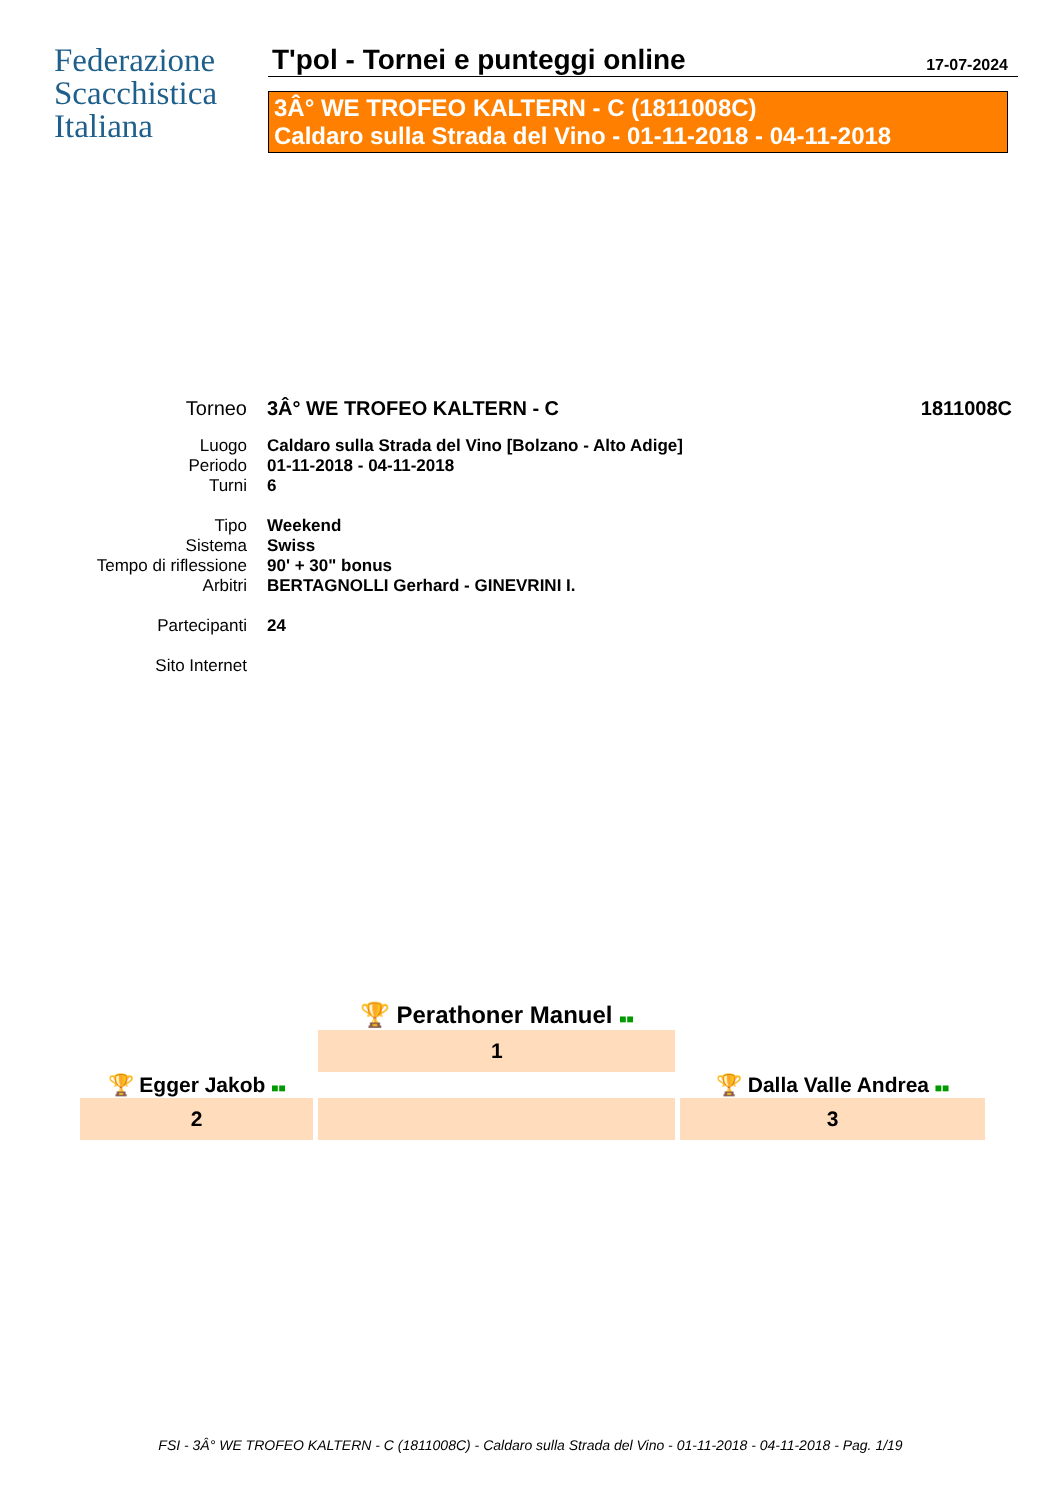Federazione
Scacchistica
Italiana
T'pol - Tornei e punteggi online 17-07-2024
3Â° WE TROFEO KALTERN - C (1811008C)
Caldaro sulla Strada del Vino - 01-11-2018 - 04-11-2018
| Torneo | 3Â° WE TROFEO KALTERN - C | 1811008C |
| Luogo | Caldaro sulla Strada del Vino [Bolzano - Alto Adige] | |
| Periodo | 01-11-2018 - 04-11-2018 | |
| Turni | 6 | |
| Tipo | Weekend | |
| Sistema | Swiss | |
| Tempo di riflessione | 90' + 30" bonus | |
| Arbitri | BERTAGNOLLI Gerhard - GINEVRINI I. | |
| Partecipanti | 24 | |
| Sito Internet | | |
| | 🏆 Perathoner Manuel ■■ | |
| | 1 | |
| 🏆 Egger Jakob ■■ | | 🏆 Dalla Valle Andrea ■■ |
| 2 | | 3 |
FSI - 3Â° WE TROFEO KALTERN - C (1811008C) - Caldaro sulla Strada del Vino - 01-11-2018 - 04-11-2018 - Pag. 1/19